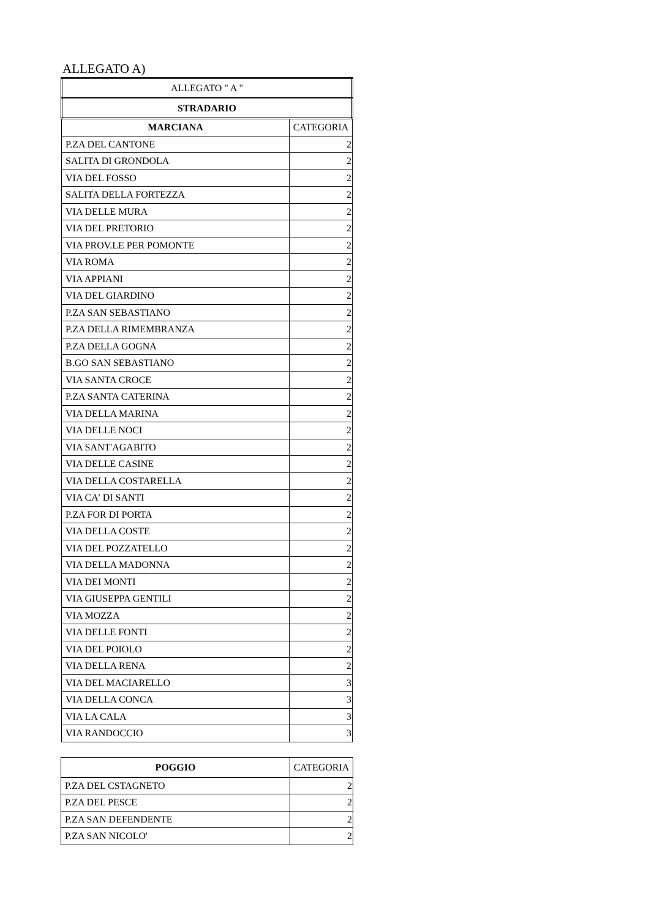ALLEGATO A)
| ALLEGATO " A " | |
| STRADARIO | |
| MARCIANA | CATEGORIA |
| P.ZA DEL CANTONE | 2 |
| SALITA DI GRONDOLA | 2 |
| VIA DEL FOSSO | 2 |
| SALITA DELLA FORTEZZA | 2 |
| VIA DELLE MURA | 2 |
| VIA DEL PRETORIO | 2 |
| VIA PROV.LE PER POMONTE | 2 |
| VIA ROMA | 2 |
| VIA APPIANI | 2 |
| VIA DEL GIARDINO | 2 |
| P.ZA SAN SEBASTIANO | 2 |
| P.ZA DELLA RIMEMBRANZA | 2 |
| P.ZA DELLA GOGNA | 2 |
| B.GO SAN SEBASTIANO | 2 |
| VIA SANTA CROCE | 2 |
| P.ZA SANTA CATERINA | 2 |
| VIA DELLA MARINA | 2 |
| VIA DELLE NOCI | 2 |
| VIA SANT'AGABITO | 2 |
| VIA DELLE CASINE | 2 |
| VIA DELLA COSTARELLA | 2 |
| VIA CA' DI SANTI | 2 |
| P.ZA FOR DI PORTA | 2 |
| VIA DELLA COSTE | 2 |
| VIA DEL POZZATELLO | 2 |
| VIA DELLA MADONNA | 2 |
| VIA DEI MONTI | 2 |
| VIA GIUSEPPA GENTILI | 2 |
| VIA MOZZA | 2 |
| VIA DELLE FONTI | 2 |
| VIA DEL POIOLO | 2 |
| VIA DELLA RENA | 2 |
| VIA DEL MACIARELLO | 3 |
| VIA DELLA CONCA | 3 |
| VIA LA CALA | 3 |
| VIA RANDOCCIO | 3 |
| POGGIO | CATEGORIA |
| --- | --- |
| P.ZA DEL CSTAGNETO | 2 |
| P.ZA DEL PESCE | 2 |
| P.ZA SAN DEFENDENTE | 2 |
| P.ZA SAN NICOLO' | 2 |